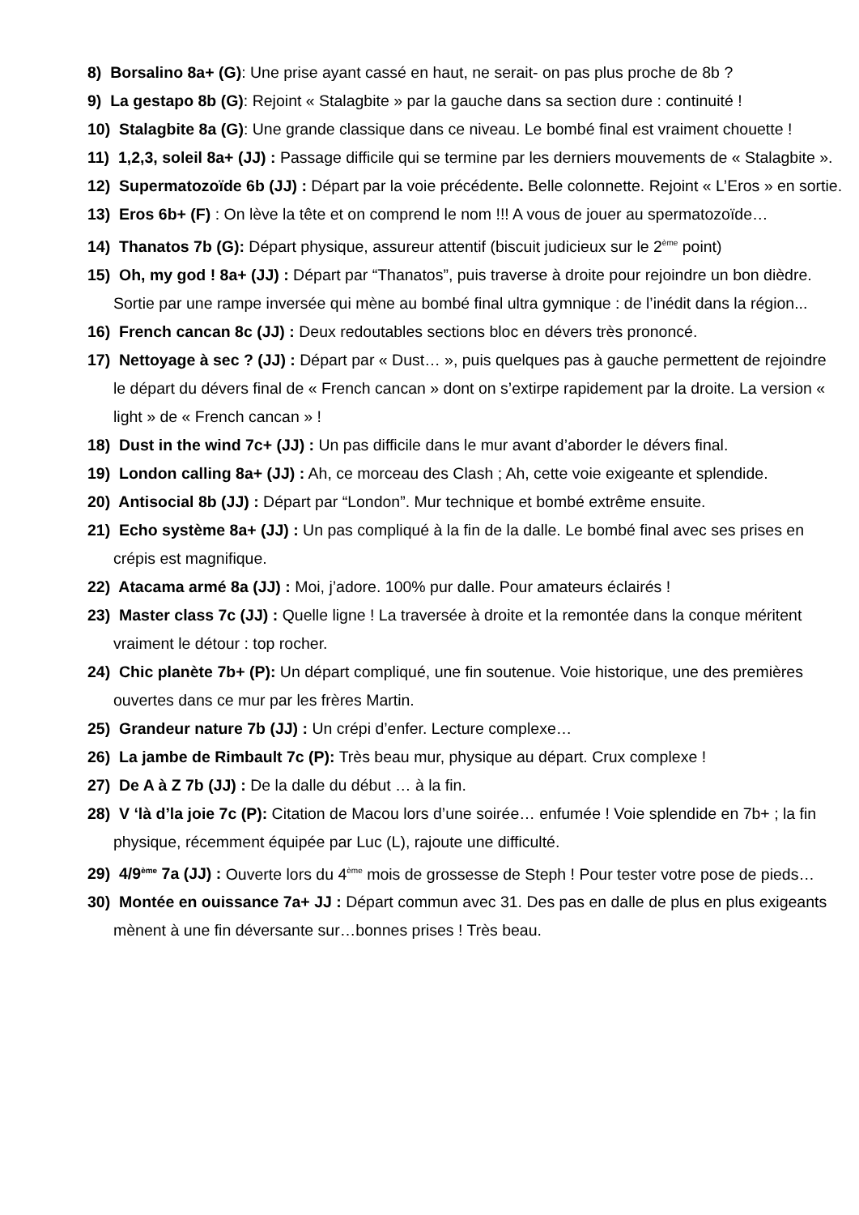8) Borsalino 8a+ (G): Une prise ayant cassé en haut, ne serait- on pas plus proche de 8b ?
9) La gestapo 8b (G): Rejoint « Stalagbite » par la gauche dans sa section dure : continuité !
10) Stalagbite 8a (G): Une grande classique dans ce niveau. Le bombé final est vraiment chouette !
11) 1,2,3, soleil 8a+ (JJ) : Passage difficile qui se termine par les derniers mouvements de « Stalagbite ».
12) Supermatozoïde 6b (JJ) : Départ par la voie précédente. Belle colonnette. Rejoint « L’Eros » en sortie.
13) Eros 6b+ (F) : On lève la tête et on comprend le nom !!! A vous de jouer au spermatozoïde…
14) Thanatos 7b (G): Départ physique, assureur attentif (biscuit judicieux sur le 2<sup>ème</sup> point)
15) Oh, my god ! 8a+ (JJ) : Départ par “Thanatos”, puis traverse à droite pour rejoindre un bon dièdre. Sortie par une rampe inversée qui mène au bombé final ultra gymnique : de l’inédit dans la région...
16) French cancan 8c (JJ) : Deux redoutables sections bloc en dévers très prononcé.
17) Nettoyage à sec ? (JJ) : Départ par « Dust… », puis quelques pas à gauche permettent de rejoindre le départ du dévers final de « French cancan » dont on s’extirpe rapidement par la droite. La version « light » de « French cancan » !
18) Dust in the wind 7c+ (JJ) : Un pas difficile dans le mur avant d’aborder le dévers final.
19) London calling 8a+ (JJ) : Ah, ce morceau des Clash ; Ah, cette voie exigeante et splendide.
20) Antisocial 8b (JJ) : Départ par “London”. Mur technique et bombé extrême ensuite.
21) Echo système 8a+ (JJ) : Un pas compliqué à la fin de la dalle. Le bombé final avec ses prises en crépis est magnifique.
22) Atacama armé 8a (JJ) : Moi, j’adore. 100% pur dalle. Pour amateurs éclairés !
23) Master class 7c (JJ) : Quelle ligne ! La traversée à droite et la remontée dans la conque méritent vraiment le détour : top rocher.
24) Chic planète 7b+ (P): Un départ compliqué, une fin soutenue. Voie historique, une des premières ouvertes dans ce mur par les frères Martin.
25) Grandeur nature 7b (JJ) : Un crépi d’enfer. Lecture complexe…
26) La jambe de Rimbault 7c (P): Très beau mur, physique au départ. Crux complexe !
27) De A à Z 7b (JJ) : De la dalle du début … à la fin.
28) V ‘là d’la joie 7c (P): Citation de Macou lors d’une soirée… enfumée ! Voie splendide en 7b+ ; la fin physique, récemment équipée par Luc (L), rajoute une difficulté.
29) 4/9<sup>ème</sup> 7a (JJ) : Ouverte lors du 4<sup>ème</sup> mois de grossesse de Steph ! Pour tester votre pose de pieds…
30) Montée en ouissance 7a+ JJ : Départ commun avec 31. Des pas en dalle de plus en plus exigeants mènent à une fin déversante sur…bonnes prises ! Très beau.